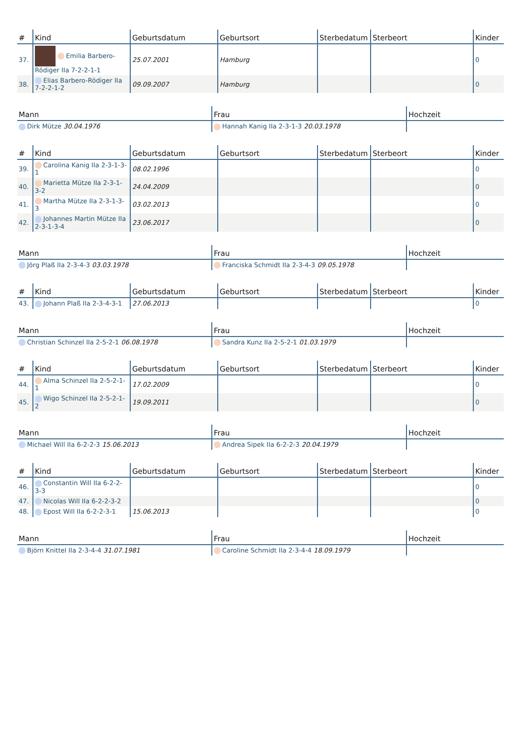| # | Kind | Geburtsdatum | Geburtsort | Sterbedatum | Sterbeort | Kinder |
| --- | --- | --- | --- | --- | --- | --- |
| 37. | Emilia Barbero-Rödiger IIa 7-2-2-1-1 | 25.07.2001 | Hamburg | | | 0 |
| 38. | Elias Barbero-Rödiger IIa 7-2-2-1-2 | 09.09.2007 | Hamburg | | | 0 |
| Mann | Frau | Hochzeit |
| --- | --- | --- |
| Dirk Mütze 30.04.1976 | Hannah Kanig IIa 2-3-1-3 20.03.1978 | |
| # | Kind | Geburtsdatum | Geburtsort | Sterbedatum | Sterbeort | Kinder |
| --- | --- | --- | --- | --- | --- | --- |
| 39. | Carolina Kanig IIa 2-3-1-3-1 | 08.02.1996 | | | | 0 |
| 40. | Marietta Mütze IIa 2-3-1-3-2 | 24.04.2009 | | | | 0 |
| 41. | Martha Mütze IIa 2-3-1-3-3 | 03.02.2013 | | | | 0 |
| 42. | Johannes Martin Mütze IIa 2-3-1-3-4 | 23.06.2017 | | | | 0 |
| Mann | Frau | Hochzeit |
| --- | --- | --- |
| Jörg Plaß IIa 2-3-4-3 03.03.1978 | Franciska Schmidt IIa 2-3-4-3 09.05.1978 | |
| # | Kind | Geburtsdatum | Geburtsort | Sterbedatum | Sterbeort | Kinder |
| --- | --- | --- | --- | --- | --- | --- |
| 43. | Johann Plaß IIa 2-3-4-3-1 | 27.06.2013 | | | | 0 |
| Mann | Frau | Hochzeit |
| --- | --- | --- |
| Christian Schinzel IIa 2-5-2-1 06.08.1978 | Sandra Kunz IIa 2-5-2-1 01.03.1979 | |
| # | Kind | Geburtsdatum | Geburtsort | Sterbedatum | Sterbeort | Kinder |
| --- | --- | --- | --- | --- | --- | --- |
| 44. | Alma Schinzel IIa 2-5-2-1-1 | 17.02.2009 | | | | 0 |
| 45. | Wigo Schinzel IIa 2-5-2-1-2 | 19.09.2011 | | | | 0 |
| Mann | Frau | Hochzeit |
| --- | --- | --- |
| Michael Will IIa 6-2-2-3 15.06.2013 | Andrea Sipek IIa 6-2-2-3 20.04.1979 | |
| # | Kind | Geburtsdatum | Geburtsort | Sterbedatum | Sterbeort | Kinder |
| --- | --- | --- | --- | --- | --- | --- |
| 46. | Constantin Will IIa 6-2-2-3-3 | | | | | 0 |
| 47. | Nicolas Will IIa 6-2-2-3-2 | | | | | 0 |
| 48. | Epost Will IIa 6-2-2-3-1 | 15.06.2013 | | | | 0 |
| Mann | Frau | Hochzeit |
| --- | --- | --- |
| Björn Knittel IIa 2-3-4-4 31.07.1981 | Caroline Schmidt IIa 2-3-4-4 18.09.1979 | |